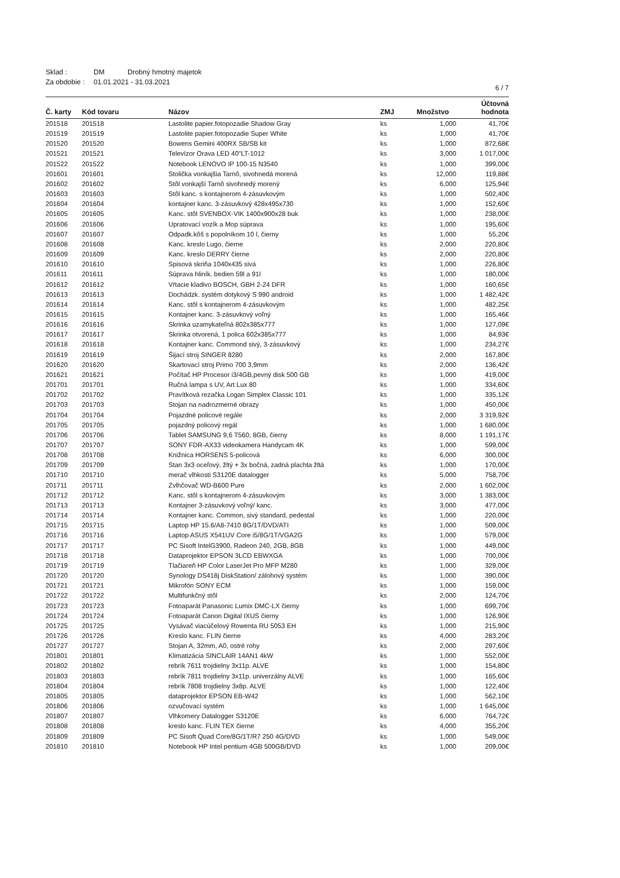Sklad : DM Drobný hmotný majetok
Za obdobie : 01.01.2021 - 31.03.2021
6 / 7
| Č. karty | Kód tovaru | Názov | ZMJ | Množstvo | Účtovná hodnota |
| --- | --- | --- | --- | --- | --- |
| 201518 | 201518 | Lastolite papier.fotopozadie Shadow Gray | ks | 1,000 | 41,70€ |
| 201519 | 201519 | Lastolite papier.fotopozadie Super White | ks | 1,000 | 41,70€ |
| 201520 | 201520 | Bowens Gemini 400RX SB/SB kit | ks | 1,000 | 872,68€ |
| 201521 | 201521 | Televízor Orava LED 40"LT-1012 | ks | 3,000 | 1 017,00€ |
| 201522 | 201522 | Notebook LENOVO IP 100-15 N3540 | ks | 1,000 | 399,00€ |
| 201601 | 201601 | Stolička vonkajšia Tarnô, sivohnedá morená | ks | 12,000 | 119,88€ |
| 201602 | 201602 | Stôl vonkajší Tarnô sivohnedý morený | ks | 6,000 | 125,94€ |
| 201603 | 201603 | Stôl kanc. s kontajnerom 4-zásuvkovým | ks | 1,000 | 502,40€ |
| 201604 | 201604 | kontajner kanc. 3-zásuvkový 428x495x730 | ks | 1,000 | 152,60€ |
| 201605 | 201605 | Kanc. stôl SVENBOX-VIK 1400x900x28 buk | ks | 1,000 | 238,00€ |
| 201606 | 201606 | Upratovací vozík a Mop súprava | ks | 1,000 | 195,60€ |
| 201607 | 201607 | Odpadk.kôš s popolníkom 10 l, čierny | ks | 1,000 | 55,20€ |
| 201608 | 201608 | Kanc. kreslo Lugo, čierne | ks | 2,000 | 220,80€ |
| 201609 | 201609 | Kanc. kreslo DERRY čierne | ks | 2,000 | 220,80€ |
| 201610 | 201610 | Spisová skriňa 1040x435 sivá | ks | 1,000 | 226,80€ |
| 201611 | 201611 | Súprava hliník. bedien 59l a 91l | ks | 1,000 | 180,00€ |
| 201612 | 201612 | Vŕtacie kladivo BOSCH, GBH 2-24 DFR | ks | 1,000 | 160,65€ |
| 201613 | 201613 | Dochádzk. systém dotykový S 990 android | ks | 1,000 | 1 482,42€ |
| 201614 | 201614 | Kanc. stôl s kontajnerom 4-zásuvkovým | ks | 1,000 | 482,25€ |
| 201615 | 201615 | Kontajner kanc. 3-zásuvkový voľný | ks | 1,000 | 165,46€ |
| 201616 | 201616 | Skrinka uzamykateľná 802x385x777 | ks | 1,000 | 127,09€ |
| 201617 | 201617 | Skrinka otvorená, 1 polica 602x385x777 | ks | 1,000 | 84,93€ |
| 201618 | 201618 | Kontajner kanc. Commond sivý, 3-zásuvkový | ks | 1,000 | 234,27€ |
| 201619 | 201619 | Šijací stroj SINGER 8280 | ks | 2,000 | 167,80€ |
| 201620 | 201620 | Skartovací stroj Primo 700 3,9mm | ks | 2,000 | 136,42€ |
| 201621 | 201621 | Počítač HP Procesor i3/4GB,pevný disk 500 GB | ks | 1,000 | 419,00€ |
| 201701 | 201701 | Ručná lampa s UV, Art Lux 80 | ks | 1,000 | 334,60€ |
| 201702 | 201702 | Pravítková rezačka Logan Simplex Classic 101 | ks | 1,000 | 335,12€ |
| 201703 | 201703 | Stojan na nadrozmerné obrazy | ks | 1,000 | 450,00€ |
| 201704 | 201704 | Pojazdné policové regále | ks | 2,000 | 3 319,92€ |
| 201705 | 201705 | pojazdný policový regál | ks | 1,000 | 1 680,00€ |
| 201706 | 201706 | Tablet SAMSUNG 9,6 T560, 8GB, čierny | ks | 8,000 | 1 191,17€ |
| 201707 | 201707 | SONY FDR-AX33 videokamera Handycam 4K | ks | 1,000 | 599,00€ |
| 201708 | 201708 | Knižnica HORSENS 5-policová | ks | 6,000 | 300,00€ |
| 201709 | 201709 | Stan 3x3 oceľový, žltý + 3x bočná, zadná plachta žltá | ks | 1,000 | 170,00€ |
| 201710 | 201710 | merač vlhkosti S3120E datalogger | ks | 5,000 | 758,70€ |
| 201711 | 201711 | Zvlhčovač WD-B600 Pure | ks | 2,000 | 1 602,00€ |
| 201712 | 201712 | Kanc. stôl s kontajnerom 4-zásuvkovým | ks | 3,000 | 1 383,00€ |
| 201713 | 201713 | Kontajner 3-zásuvkový voľný/ kanc. | ks | 3,000 | 477,00€ |
| 201714 | 201714 | Kontajner kanc. Common, sivý standard, pedestal | ks | 1,000 | 220,00€ |
| 201715 | 201715 | Laptop HP 15.6/A8-7410 8G/1T/DVD/ATI | ks | 1,000 | 509,00€ |
| 201716 | 201716 | Laptop ASUS X541UV Core i5/8G/1T/VGA2G | ks | 1,000 | 579,00€ |
| 201717 | 201717 | PC Sisoft IntelG3900, Radeon 240, 2GB, 8GB | ks | 1,000 | 449,00€ |
| 201718 | 201718 | Dataprojektor EPSON 3LCD EBWXGA | ks | 1,000 | 700,00€ |
| 201719 | 201719 | Tlačiareň HP Color LaserJet Pro MFP M280 | ks | 1,000 | 329,00€ |
| 201720 | 201720 | Synology DS418j DiskStation/ zálohový systém | ks | 1,000 | 390,00€ |
| 201721 | 201721 | Mikrofón SONY ECM | ks | 1,000 | 159,00€ |
| 201722 | 201722 | Multifunkčný stôl | ks | 2,000 | 124,70€ |
| 201723 | 201723 | Fotoaparát Panasonic Lumix DMC-LX čierny | ks | 1,000 | 699,70€ |
| 201724 | 201724 | Fotoaparát Canon Digital IXUS čierny | ks | 1,000 | 126,90€ |
| 201725 | 201725 | Vysávač viacúčelový Rowenta RU 5053 EH | ks | 1,000 | 215,90€ |
| 201726 | 201726 | Kreslo kanc. FLIN čierne | ks | 4,000 | 283,20€ |
| 201727 | 201727 | Stojan A, 32mm, A0, ostré rohy | ks | 2,000 | 297,60€ |
| 201801 | 201801 | Klimatizácia SINCLAIR 14AN1 4kW | ks | 1,000 | 552,00€ |
| 201802 | 201802 | rebrík 7611 trojdielny 3x11p. ALVE | ks | 1,000 | 154,80€ |
| 201803 | 201803 | rebrík 7811 trojdielny 3x11p. univerzálny ALVE | ks | 1,000 | 165,60€ |
| 201804 | 201804 | rebrík 7808 trojdielny 3x8p. ALVE | ks | 1,000 | 122,40€ |
| 201805 | 201805 | dataprojektor EPSON EB-W42 | ks | 1,000 | 562,10€ |
| 201806 | 201806 | ozvučovací systém | ks | 1,000 | 1 645,00€ |
| 201807 | 201807 | Vlhkomery Datalogger S3120E | ks | 6,000 | 764,72€ |
| 201808 | 201808 | kreslo kanc. FLIN TEX čierne | ks | 4,000 | 355,20€ |
| 201809 | 201809 | PC Sisoft Quad Core/8G/1T/R7 250 4G/DVD | ks | 1,000 | 549,00€ |
| 201810 | 201810 | Notebook HP Intel pentium 4GB 500GB/DVD | ks | 1,000 | 209,00€ |